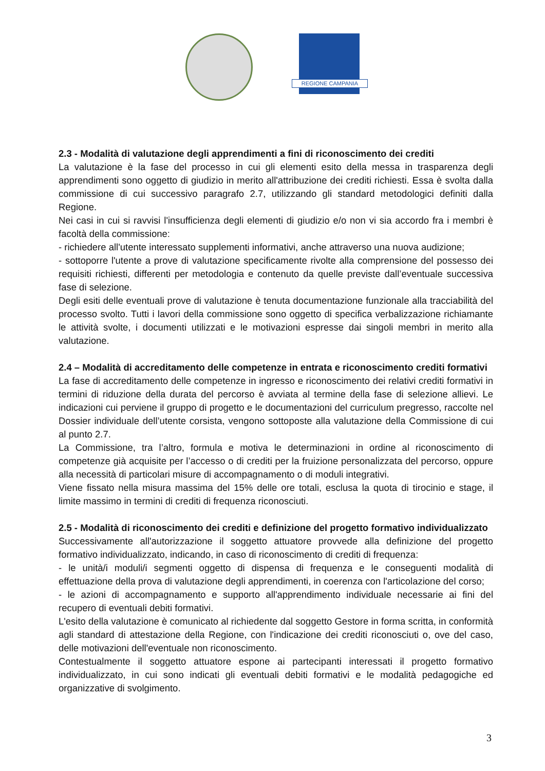REGIONE CAMPANIA
2.3 - Modalità di valutazione degli apprendimenti a fini di riconoscimento dei crediti
La valutazione è la fase del processo in cui gli elementi esito della messa in trasparenza degli apprendimenti sono oggetto di giudizio in merito all'attribuzione dei crediti richiesti. Essa è svolta dalla commissione di cui successivo paragrafo 2.7, utilizzando gli standard metodologici definiti dalla Regione.
Nei casi in cui si ravvisi l'insufficienza degli elementi di giudizio e/o non vi sia accordo fra i membri è facoltà della commissione:
- richiedere all'utente interessato supplementi informativi, anche attraverso una nuova audizione;
- sottoporre l'utente a prove di valutazione specificamente rivolte alla comprensione del possesso dei requisiti richiesti, differenti per metodologia e contenuto da quelle previste dall’eventuale successiva fase di selezione.
Degli esiti delle eventuali prove di valutazione è tenuta documentazione funzionale alla tracciabilità del processo svolto. Tutti i lavori della commissione sono oggetto di specifica verbalizzazione richiamante le attività svolte, i documenti utilizzati e le motivazioni espresse dai singoli membri in merito alla valutazione.
2.4 – Modalità di accreditamento delle competenze in entrata e riconoscimento crediti formativi
La fase di accreditamento delle competenze in ingresso e riconoscimento dei relativi crediti formativi in termini di riduzione della durata del percorso è avviata al termine della fase di selezione allievi. Le indicazioni cui perviene il gruppo di progetto e le documentazioni del curriculum pregresso, raccolte nel Dossier individuale dell’utente corsista, vengono sottoposte alla valutazione della Commissione di cui al punto 2.7.
La Commissione, tra l’altro, formula e motiva le determinazioni in ordine al riconoscimento di competenze già acquisite per l’accesso o di crediti per la fruizione personalizzata del percorso, oppure alla necessità di particolari misure di accompagnamento o di moduli integrativi.
Viene fissato nella misura massima del 15% delle ore totali, esclusa la quota di tirocinio e stage, il limite massimo in termini di crediti di frequenza riconosciuti.
2.5 - Modalità di riconoscimento dei crediti e definizione del progetto formativo individualizzato
Successivamente all'autorizzazione il soggetto attuatore provvede alla definizione del progetto formativo individualizzato, indicando, in caso di riconoscimento di crediti di frequenza:
- le unità/i moduli/i segmenti oggetto di dispensa di frequenza e le conseguenti modalità di effettuazione della prova di valutazione degli apprendimenti, in coerenza con l'articolazione del corso;
- le azioni di accompagnamento e supporto all'apprendimento individuale necessarie ai fini del recupero di eventuali debiti formativi.
L'esito della valutazione è comunicato al richiedente dal soggetto Gestore in forma scritta, in conformità agli standard di attestazione della Regione, con l'indicazione dei crediti riconosciuti o, ove del caso, delle motivazioni dell'eventuale non riconoscimento.
Contestualmente il soggetto attuatore espone ai partecipanti interessati il progetto formativo individualizzato, in cui sono indicati gli eventuali debiti formativi e le modalità pedagogiche ed organizzative di svolgimento.
3